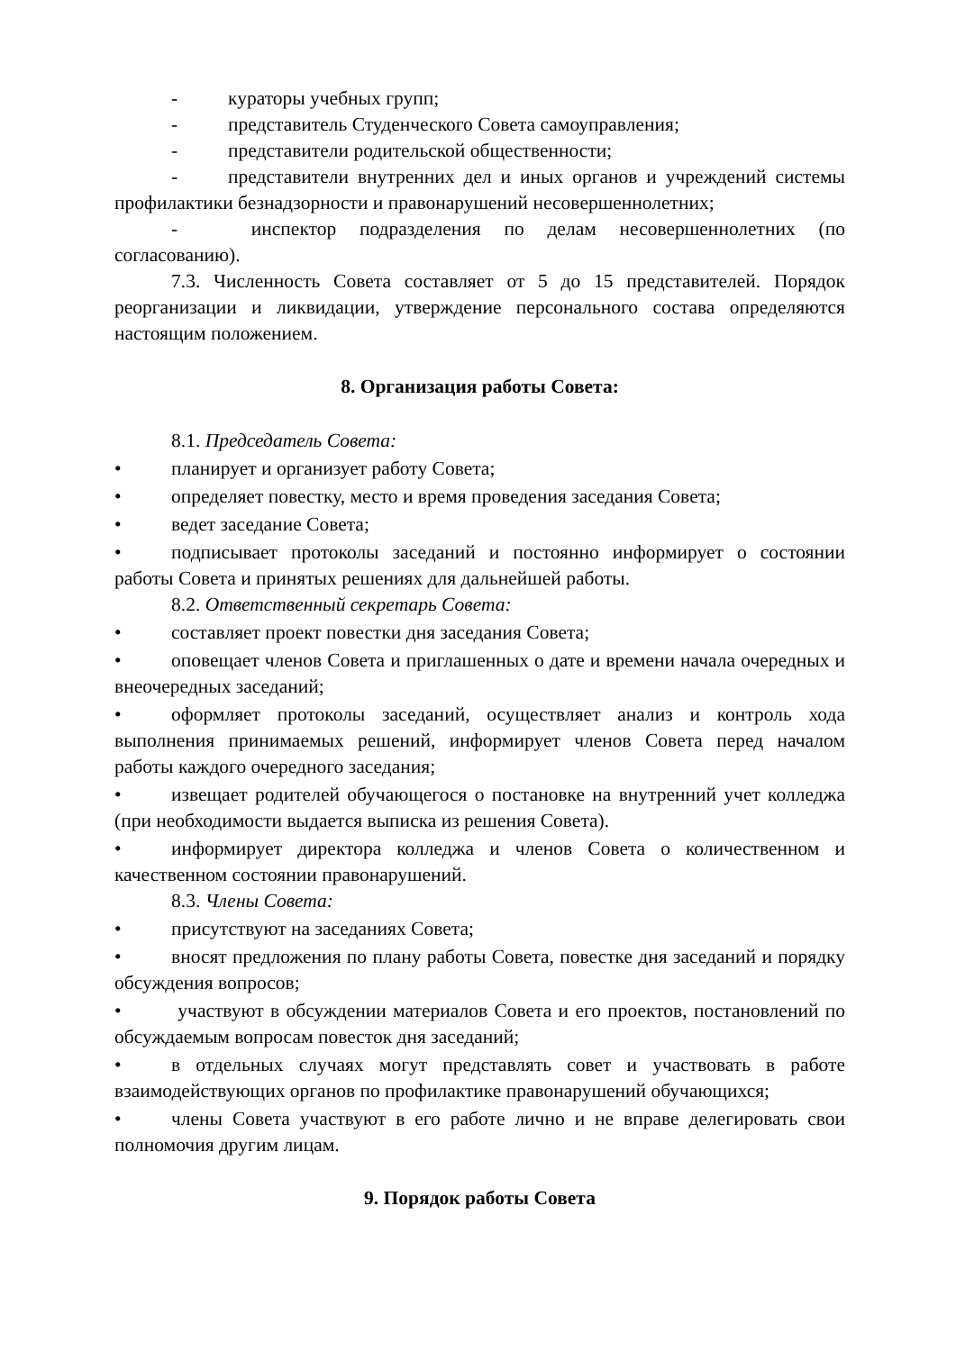- кураторы учебных групп;
- представитель Студенческого Совета самоуправления;
- представители родительской общественности;
- представители внутренних дел и иных органов и учреждений системы профилактики безнадзорности и правонарушений несовершеннолетних;
- инспектор подразделения по делам несовершеннолетних (по согласованию).
7.3. Численность Совета составляет от 5 до 15 представителей. Порядок реорганизации и ликвидации, утверждение персонального состава определяются настоящим положением.
8. Организация работы Совета:
8.1. Председатель Совета:
• планирует и организует работу Совета;
• определяет повестку, место и время проведения заседания Совета;
• ведет заседание Совета;
• подписывает протоколы заседаний и постоянно информирует о состоянии работы Совета и принятых решениях для дальнейшей работы.
8.2. Ответственный секретарь Совета:
• составляет проект повестки дня заседания Совета;
• оповещает членов Совета и приглашенных о дате и времени начала очередных и внеочередных заседаний;
• оформляет протоколы заседаний, осуществляет анализ и контроль хода выполнения принимаемых решений, информирует членов Совета перед началом работы каждого очередного заседания;
• извещает родителей обучающегося о постановке на внутренний учет колледжа (при необходимости выдается выписка из решения Совета).
• информирует директора колледжа и членов Совета о количественном и качественном состоянии правонарушений.
8.3. Члены Совета:
• присутствуют на заседаниях Совета;
• вносят предложения по плану работы Совета, повестке дня заседаний и порядку обсуждения вопросов;
• участвуют в обсуждении материалов Совета и его проектов, постановлений по обсуждаемым вопросам повесток дня заседаний;
• в отдельных случаях могут представлять совет и участвовать в работе взаимодействующих органов по профилактике правонарушений обучающихся;
• члены Совета участвуют в его работе лично и не вправе делегировать свои полномочия другим лицам.
9. Порядок работы Совета